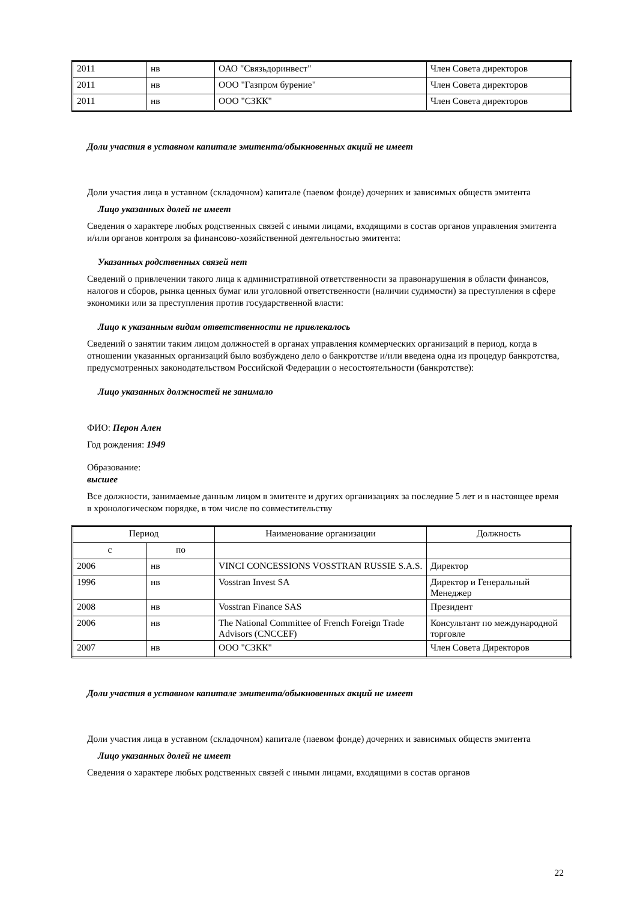| 2011 | нв | ОАО "Связьдоринвест" | Член Совета директоров |
| 2011 | нв | ООО "Газпром бурение" | Член Совета директоров |
| 2011 | нв | ООО "СЗКК" | Член Совета директоров |
Доли участия в уставном капитале эмитента/обыкновенных акций не имеет
Доли участия лица в уставном (складочном) капитале (паевом фонде) дочерних и зависимых обществ эмитента
Лицо указанных долей не имеет
Сведения о характере любых родственных связей с иными лицами, входящими в состав органов управления эмитента и/или органов контроля за финансово-хозяйственной деятельностью эмитента:
Указанных родственных связей нет
Сведений о привлечении такого лица к административной ответственности за правонарушения в области финансов, налогов и сборов, рынка ценных бумаг или уголовной ответственности (наличии судимости) за преступления в сфере экономики или за преступления против государственной власти:
Лицо к указанным видам ответственности не привлекалось
Сведений о занятии таким лицом должностей в органах управления коммерческих организаций в период, когда в отношении указанных организаций было возбуждено дело о банкротстве и/или введена одна из процедур банкротства, предусмотренных законодательством Российской Федерации о несостоятельности (банкротстве):
Лицо указанных должностей не занимало
ФИО: Перон Ален
Год рождения: 1949
Образование:
высшее
Все должности, занимаемые данным лицом в эмитенте и других организациях за последние 5 лет и в настоящее время в хронологическом порядке, в том числе по совместительству
| Период | | Наименование организации | Должность |
| с | по | | |
| 2006 | нв | VINCI CONCESSIONS VOSSTRAN RUSSIE S.A.S. | Директор |
| 1996 | нв | Vosstran Invest SA | Директор и Генеральный Менеджер |
| 2008 | нв | Vosstran Finance SAS | Президент |
| 2006 | нв | The National Committee of French Foreign Trade Advisors (CNCCEF) | Консультант по международной торговле |
| 2007 | нв | ООО "СЗКК" | Член Совета Директоров |
Доли участия в уставном капитале эмитента/обыкновенных акций не имеет
Доли участия лица в уставном (складочном) капитале (паевом фонде) дочерних и зависимых обществ эмитента
Лицо указанных долей не имеет
Сведения о характере любых родственных связей с иными лицами, входящими в состав органов
22